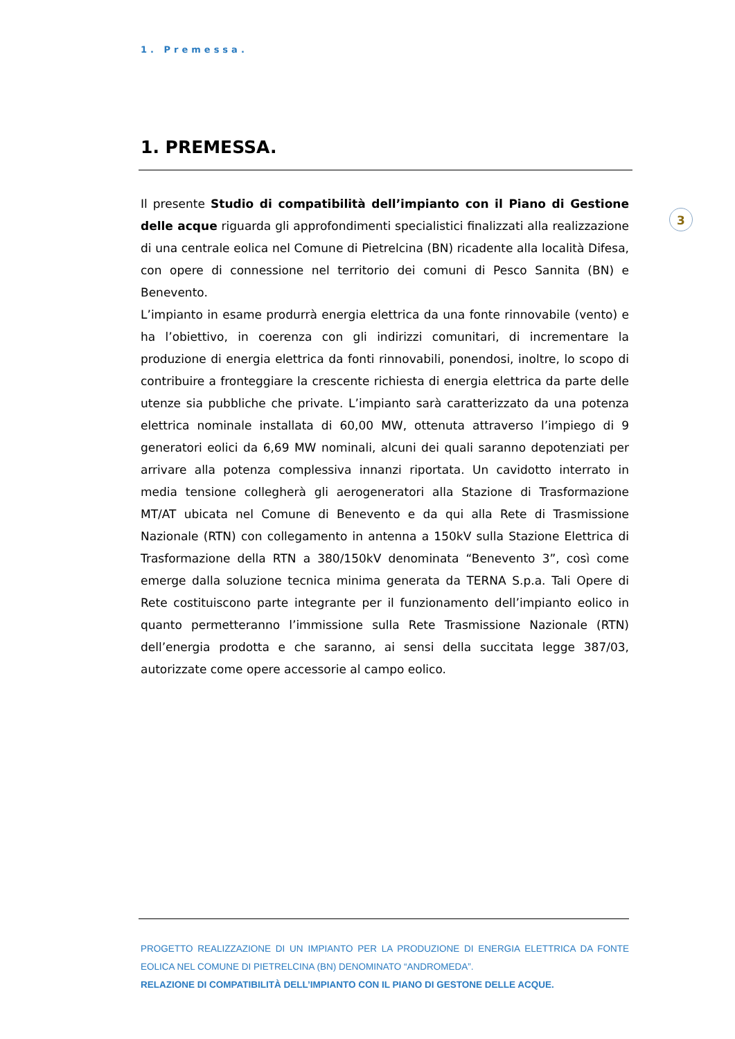1. Premessa.
3
1. PREMESSA.
Il presente Studio di compatibilità dell’impianto con il Piano di Gestione delle acque riguarda gli approfondimenti specialistici finalizzati alla realizzazione di una centrale eolica nel Comune di Pietrelcina (BN) ricadente alla località Difesa, con opere di connessione nel territorio dei comuni di Pesco Sannita (BN) e Benevento.
L’impianto in esame produrrà energia elettrica da una fonte rinnovabile (vento) e ha l’obiettivo, in coerenza con gli indirizzi comunitari, di incrementare la produzione di energia elettrica da fonti rinnovabili, ponendosi, inoltre, lo scopo di contribuire a fronteggiare la crescente richiesta di energia elettrica da parte delle utenze sia pubbliche che private. L’impianto sarà caratterizzato da una potenza elettrica nominale installata di 60,00 MW, ottenuta attraverso l’impiego di 9 generatori eolici da 6,69 MW nominali, alcuni dei quali saranno depotenziati per arrivare alla potenza complessiva innanzi riportata. Un cavidotto interrato in media tensione collegherà gli aerogeneratori alla Stazione di Trasformazione MT/AT ubicata nel Comune di Benevento e da qui alla Rete di Trasmissione Nazionale (RTN) con collegamento in antenna a 150kV sulla Stazione Elettrica di Trasformazione della RTN a 380/150kV denominata “Benevento 3”, così come emerge dalla soluzione tecnica minima generata da TERNA S.p.a. Tali Opere di Rete costituiscono parte integrante per il funzionamento dell’impianto eolico in quanto permetteranno l’immissione sulla Rete Trasmissione Nazionale (RTN) dell’energia prodotta e che saranno, ai sensi della succitata legge 387/03, autorizzate come opere accessorie al campo eolico.
PROGETTO REALIZZAZIONE DI UN IMPIANTO PER LA PRODUZIONE DI ENERGIA ELETTRICA DA FONTE EOLICA NEL COMUNE DI PIETRELCINA (BN) DENOMINATO “ANDROMEDA”.
RELAZIONE DI COMPATIBILITÀ DELL’IMPIANTO CON IL PIANO DI GESTONE DELLE ACQUE.